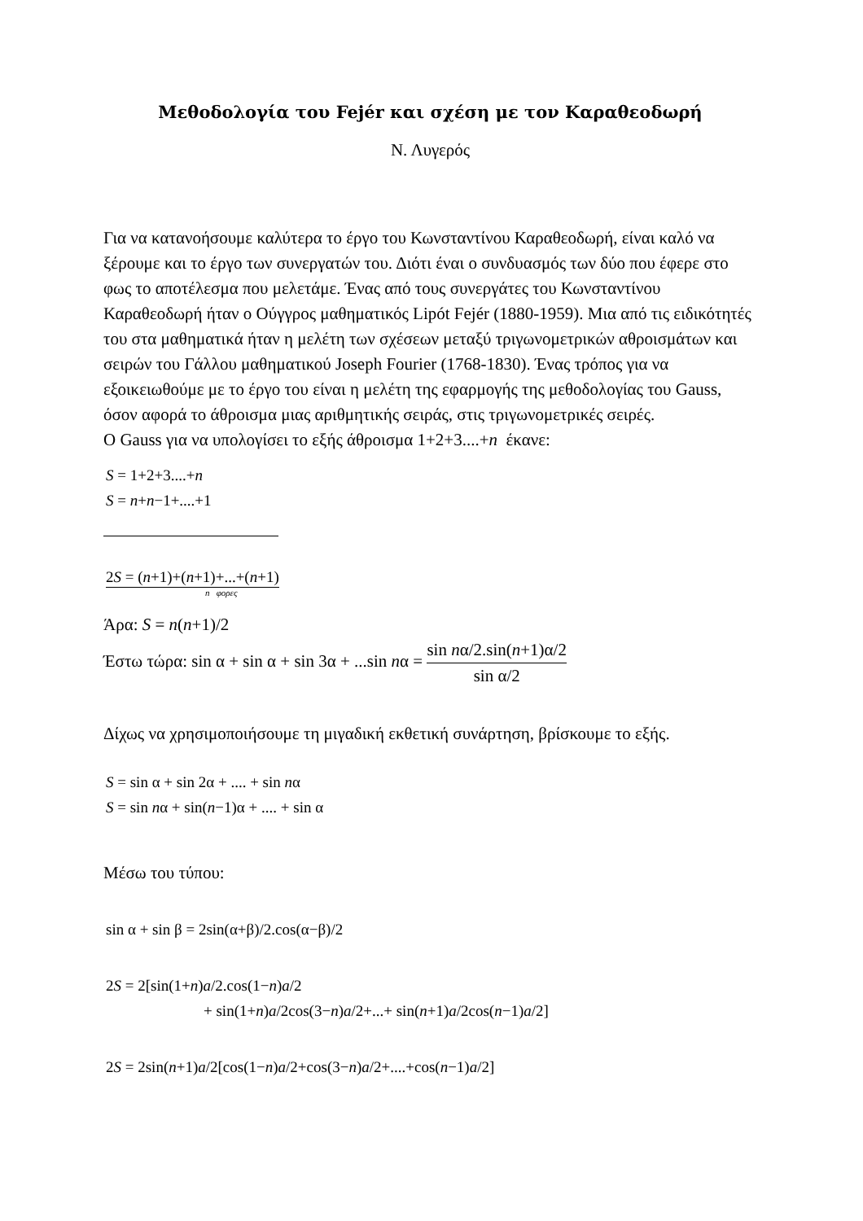Μεθοδολογία του Fejér και σχέση με τον Καραθεοδωρή
Ν. Λυγερός
Για να κατανοήσουμε καλύτερα το έργο του Κωνσταντίνου Καραθεοδωρή, είναι καλό να ξέρουμε και το έργο των συνεργατών του. Διότι έναι ο συνδυασμός των δύο που έφερε στο φως το αποτέλεσμα που μελετάμε. Ένας από τους συνεργάτες του Κωνσταντίνου Καραθεοδωρή ήταν ο Ούγγρος μαθηματικός Lipót Fejér (1880-1959). Μια από τις ειδικότητές του στα μαθηματικά ήταν η μελέτη των σχέσεων μεταξύ τριγωνομετρικών αθροισμάτων και σειρών του Γάλλου μαθηματικού Joseph Fourier (1768-1830). Ένας τρόπος για να εξοικειωθούμε με το έργο του είναι η μελέτη της εφαρμογής της μεθοδολογίας του Gauss, όσον αφορά το άθροισμα μιας αριθμητικής σειράς, στις τριγωνομετρικές σειρές.
Ο Gauss για να υπολογίσει το εξής άθροισμα 1+2+3....+n έκανε:
S = 1+2+3....+n
S = n+n−1+....+1
2S = (n+1)+(n+1)+...+(n+1)
n φορες
Άρα: S = n(n+1)/2
Έστω τώρα: sin α + sin α + sin 3α + ...sin nα = sin nα/2.sin(n+1)α/2 sin α/2
Δίχως να χρησιμοποιήσουμε τη μιγαδική εκθετική συνάρτηση, βρίσκουμε το εξής.
S = sin α + sin 2α + .... + sin nα
S = sin nα + sin(n−1)α + .... + sin α
Μέσω του τύπου:
sin α + sin β = 2sin(α+β)/2.cos(α−β)/2
2S = 2[sin(1+n)a/2.cos(1−n)a/2
+ sin(1+n)a/2cos(3−n)a/2+...+ sin(n+1)a/2cos(n−1)a/2]
2S = 2sin(n+1)a/2[cos(1−n)a/2+cos(3−n)a/2+....+cos(n−1)a/2]